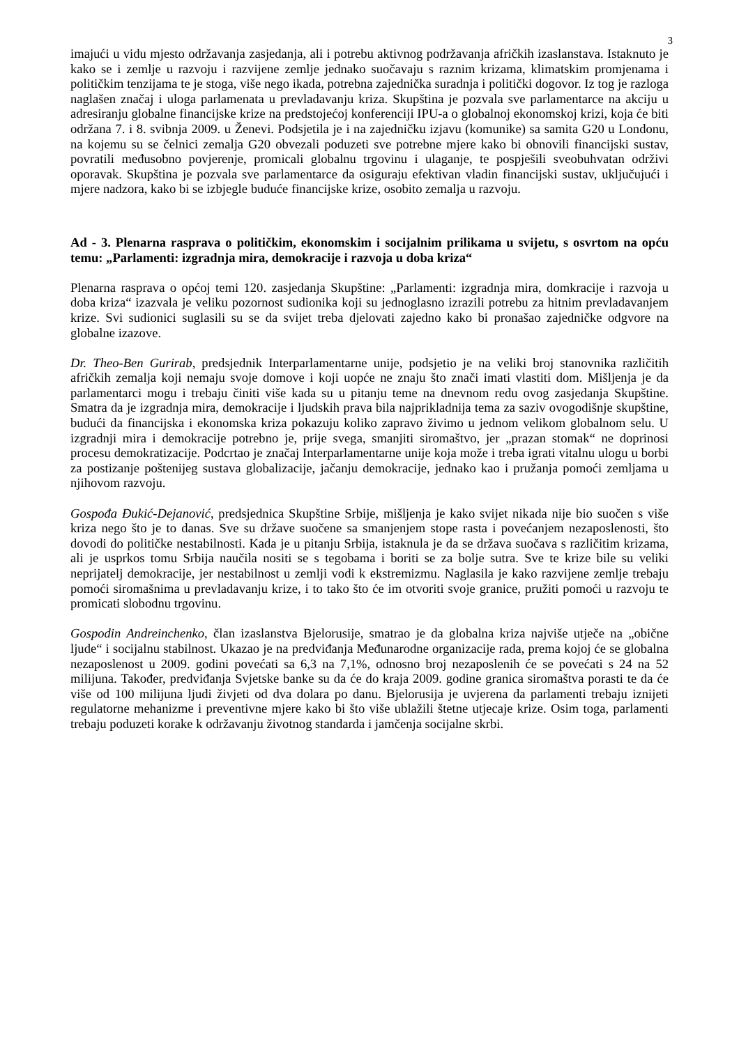3
imajući u vidu mjesto održavanja zasjedanja, ali i potrebu aktivnog podržavanja afričkih izaslanstava. Istaknuto je kako se i zemlje u razvoju i razvijene zemlje jednako suočavaju s raznim krizama, klimatskim promjenama i političkim tenzijama te je stoga, više nego ikada, potrebna zajednička suradnja i politički dogovor. Iz tog je razloga naglašen značaj i uloga parlamenata u prevladavanju kriza. Skupština je pozvala sve parlamentarce na akciju u adresiranju globalne financijske krize na predstojećoj konferenciji IPU-a o globalnoj ekonomskoj krizi, koja će biti održana 7. i 8. svibnja 2009. u Ženevi. Podsjetila je i na zajedničku izjavu (komunike) sa samita G20 u Londonu, na kojemu su se čelnici zemalja G20 obvezali poduzeti sve potrebne mjere kako bi obnovili financijski sustav, povratili međusobno povjerenje, promicali globalnu trgovinu i ulaganje, te pospješili sveobuhvatan održivi oporavak. Skupština je pozvala sve parlamentarce da osiguraju efektivan vladin financijski sustav, uključujući i mjere nadzora, kako bi se izbjegle buduće financijske krize, osobito zemalja u razvoju.
Ad - 3. Plenarna rasprava o političkim, ekonomskim i socijalnim prilikama u svijetu, s osvrtom na opću temu: „Parlamenti: izgradnja mira, demokracije i razvoja u doba kriza“
Plenarna rasprava o općoj temi 120. zasjedanja Skupštine: „Parlamenti: izgradnja mira, domkracije i razvoja u doba kriza“ izazvala je veliku pozornost sudionika koji su jednoglasno izrazili potrebu za hitnim prevladavanjem krize. Svi sudionici suglasili su se da svijet treba djelovati zajedno kako bi pronašao zajedničke odgvore na globalne izazove.
Dr. Theo-Ben Gurirab, predsjednik Interparlamentarne unije, podsjetio je na veliki broj stanovnika različitih afričkih zemalja koji nemaju svoje domove i koji uopće ne znaju što znači imati vlastiti dom. Mišljenja je da parlamentarci mogu i trebaju činiti više kada su u pitanju teme na dnevnom redu ovog zasjedanja Skupštine. Smatra da je izgradnja mira, demokracije i ljudskih prava bila najprikladnija tema za saziv ovogodišnje skupštine, budući da financijska i ekonomska kriza pokazuju koliko zapravo živimo u jednom velikom globalnom selu. U izgradnji mira i demokracije potrebno je, prije svega, smanjiti siromaštvo, jer „prazan stomak“ ne doprinosi procesu demokratizacije. Podcrtao je značaj Interparlamentarne unije koja može i treba igrati vitalnu ulogu u borbi za postizanje poštenijeg sustava globalizacije, jačanju demokracije, jednako kao i pružanja pomoći zemljama u njihovom razvoju.
Gospođa Đukić-Dejanović, predsjednica Skupštine Srbije, mišljenja je kako svijet nikada nije bio suočen s više kriza nego što je to danas. Sve su države suočene sa smanjenjem stope rasta i povećanjem nezaposlenosti, što dovodi do političke nestabilnosti. Kada je u pitanju Srbija, istaknula je da se država suočava s različitim krizama, ali je usprkos tomu Srbija naučila nositi se s tegobama i boriti se za bolje sutra. Sve te krize bile su veliki neprijatelj demokracije, jer nestabilnost u zemlji vodi k ekstremizmu. Naglasila je kako razvijene zemlje trebaju pomoći siromašnima u prevladavanju krize, i to tako što će im otvoriti svoje granice, pružiti pomoći u razvoju te promicati slobodnu trgovinu.
Gospodin Andreinchenko, član izaslanstva Bjelorusije, smatrao je da globalna kriza najviše utječe na „obične ljude“ i socijalnu stabilnost. Ukazao je na predviđanja Međunarodne organizacije rada, prema kojoj će se globalna nezaposlenost u 2009. godini povećati sa 6,3 na 7,1%, odnosno broj nezaposlenih će se povećati s 24 na 52 milijuna. Također, predviđanja Svjetske banke su da će do kraja 2009. godine granica siromaštva porasti te da će više od 100 milijuna ljudi živjeti od dva dolara po danu. Bjelorusija je uvjerena da parlamenti trebaju iznijeti regulatorne mehanizme i preventivne mjere kako bi što više ublažili štetne utjecaje krize. Osim toga, parlamenti trebaju poduzeti korake k održavanju životnog standarda i jamčenja socijalne skrbi.